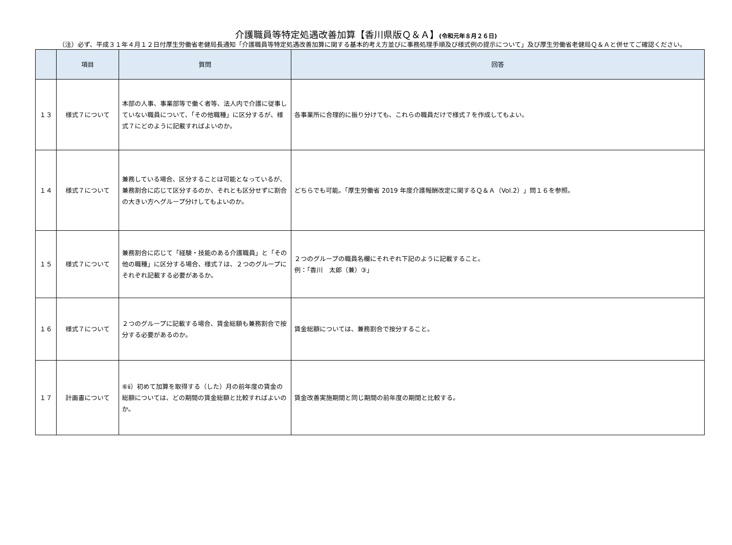介護職員等特定処遇改善加算【香川県版Ｑ＆Ａ】(令和元年８月２６日)
（注）必ず、平成３１年４月１２日付厚生労働省老健局長通知「介護職員等特定処遇改善加算に関する基本的考え方並びに事務処理手順及び様式例の提示について」及び厚生労働省老健局Ｑ＆Ａと併せてご確認ください。
| | 項目 | 質問 | 回答 |
| --- | --- | --- | --- |
| １３ | 様式７について | 本部の人事、事業部等で働く者等、法人内で介護に従事していない職員について、「その他職種」に区分するが、様式７にどのように記載すればよいのか。 | 各事業所に合理的に振り分けても、これらの職員だけで様式７を作成してもよい。 |
| １４ | 様式７について | 兼務している場合、区分することは可能となっているが、兼務割合に応じて区分するのか、それとも区分せずに割合の大きい方へグループ分けしてもよいのか。 | どちらでも可能。「厚生労働省 2019 年度介護報酬改定に関するＱ＆Ａ（Vol.2）」問１６を参照。 |
| １５ | 様式７について | 兼務割合に応じて「経験・技能のある介護職員」と「その他の職種」に区分する場合、様式７は、２つのグループにそれぞれ記載する必要があるか。 | ２つのグループの職員名欄にそれぞれ下記のように記載すること。 例：「香川 太郎（兼）③」 |
| １６ | 様式７について | ２つのグループに記載する場合、賃金総額も兼務割合で按分する必要があるのか。 | 賃金総額については、兼務割合で按分すること。 |
| １７ | 計画書について | ⑥ⅱ）初めて加算を取得する（した）月の前年度の賃金の総額については、どの期間の賃金総額と比較すればよいのか。 | 賃金改善実施期間と同じ期間の前年度の期間と比較する。 |